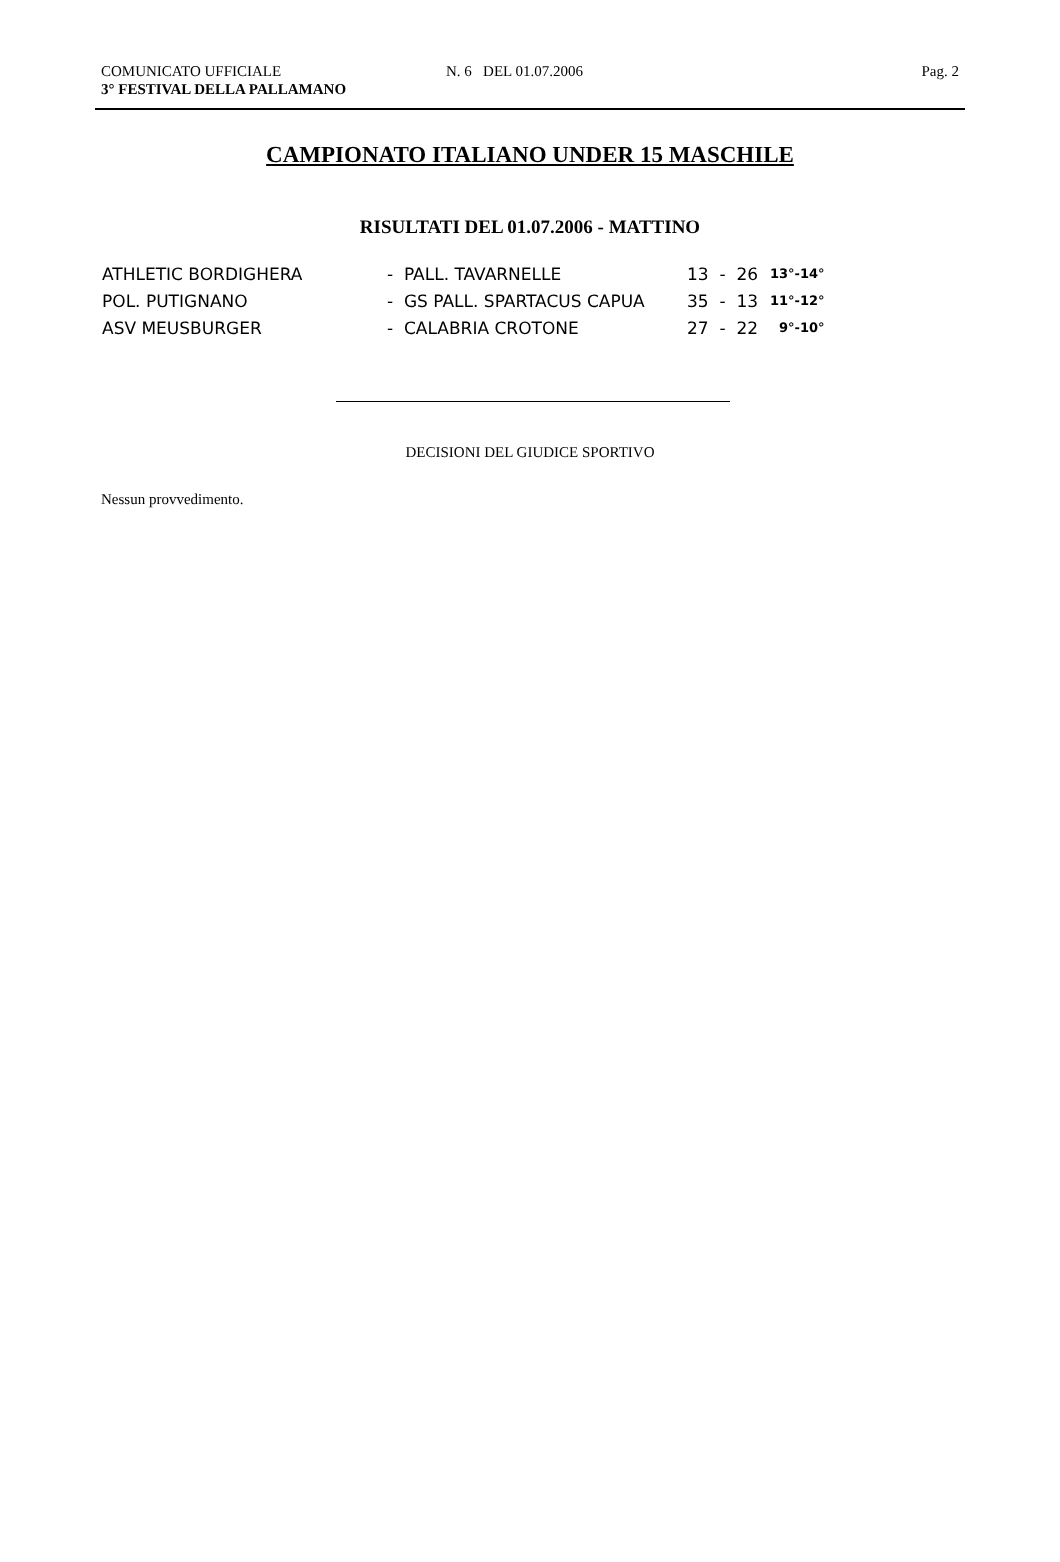COMUNICATO UFFICIALE N. 6 DEL 01.07.2006 Pag. 2
3° FESTIVAL DELLA PALLAMANO
CAMPIONATO ITALIANO UNDER 15 MASCHILE
RISULTATI DEL 01.07.2006 - MATTINO
| ATHLETIC BORDIGHERA | - PALL. TAVARNELLE | 13 - 26 | 13°-14° |
| POL. PUTIGNANO | - GS PALL. SPARTACUS CAPUA | 35 - 13 | 11°-12° |
| ASV MEUSBURGER | - CALABRIA CROTONE | 27 - 22 | 9°-10° |
DECISIONI DEL GIUDICE SPORTIVO
Nessun provvedimento.